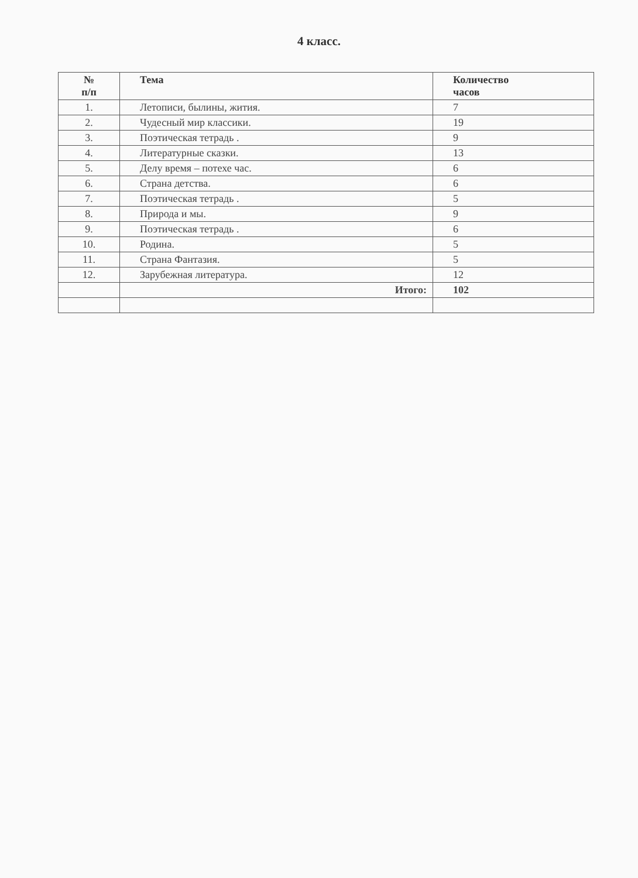4 класс.
| № п/п | Тема | Количество часов |
| --- | --- | --- |
| 1. | Летописи, былины, жития. | 7 |
| 2. | Чудесный мир классики. | 19 |
| 3. | Поэтическая тетрадь . | 9 |
| 4. | Литературные сказки. | 13 |
| 5. | Делу время – потехе час. | 6 |
| 6. | Страна детства. | 6 |
| 7. | Поэтическая тетрадь . | 5 |
| 8. | Природа и мы. | 9 |
| 9. | Поэтическая тетрадь . | 6 |
| 10. | Родина. | 5 |
| 11. | Страна Фантазия. | 5 |
| 12. | Зарубежная литература. | 12 |
| | Итого: | 102 |